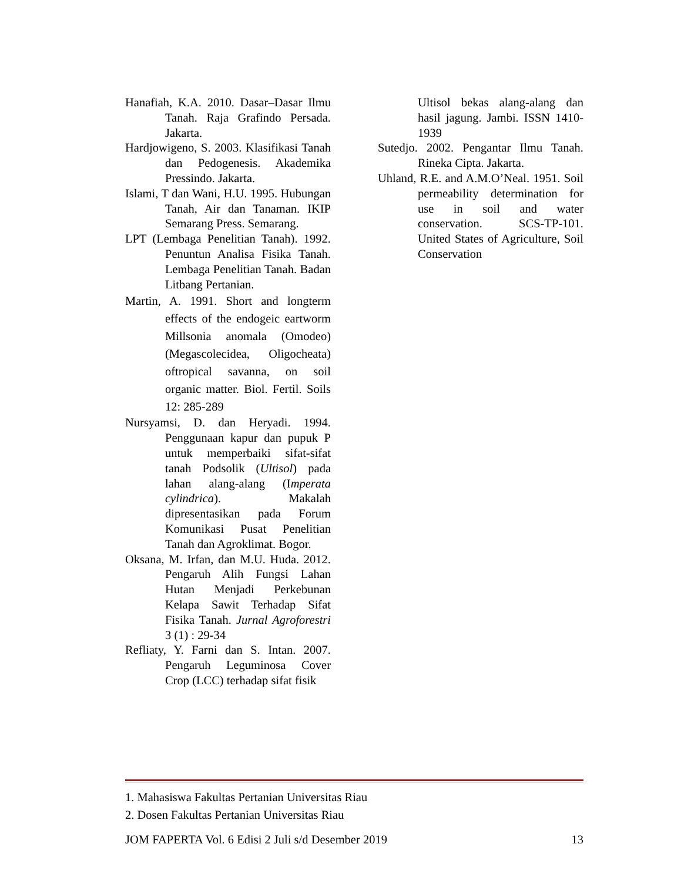Hanafiah, K.A. 2010. Dasar–Dasar Ilmu Tanah. Raja Grafindo Persada. Jakarta.
Hardjowigeno, S. 2003. Klasifikasi Tanah dan Pedogenesis. Akademika Pressindo. Jakarta.
Islami, T dan Wani, H.U. 1995. Hubungan Tanah, Air dan Tanaman. IKIP Semarang Press. Semarang.
LPT (Lembaga Penelitian Tanah). 1992. Penuntun Analisa Fisika Tanah. Lembaga Penelitian Tanah. Badan Litbang Pertanian.
Martin, A. 1991. Short and longterm effects of the endogeic eartworm Millsonia anomala (Omodeo) (Megascolecidea, Oligocheata) oftropical savanna, on soil organic matter. Biol. Fertil. Soils 12: 285-289
Nursyamsi, D. dan Heryadi. 1994. Penggunaan kapur dan pupuk P untuk memperbaiki sifat-sifat tanah Podsolik (Ultisol) pada lahan alang-alang (Imperata cylindrica). Makalah dipresentasikan pada Forum Komunikasi Pusat Penelitian Tanah dan Agroklimat. Bogor.
Oksana, M. Irfan, dan M.U. Huda. 2012. Pengaruh Alih Fungsi Lahan Hutan Menjadi Perkebunan Kelapa Sawit Terhadap Sifat Fisika Tanah. Jurnal Agroforestri 3 (1) : 29-34
Refliaty, Y. Farni dan S. Intan. 2007. Pengaruh Leguminosa Cover Crop (LCC) terhadap sifat fisik
Ultisol bekas alang-alang dan hasil jagung. Jambi. ISSN 1410-1939
Sutedjo. 2002. Pengantar Ilmu Tanah. Rineka Cipta. Jakarta.
Uhland, R.E. and A.M.O’Neal. 1951. Soil permeability determination for use in soil and water conservation. SCS-TP-101. United States of Agriculture, Soil Conservation
1. Mahasiswa Fakultas Pertanian Universitas Riau
2. Dosen Fakultas Pertanian Universitas Riau
JOM FAPERTA Vol. 6 Edisi 2 Juli s/d Desember 2019 13